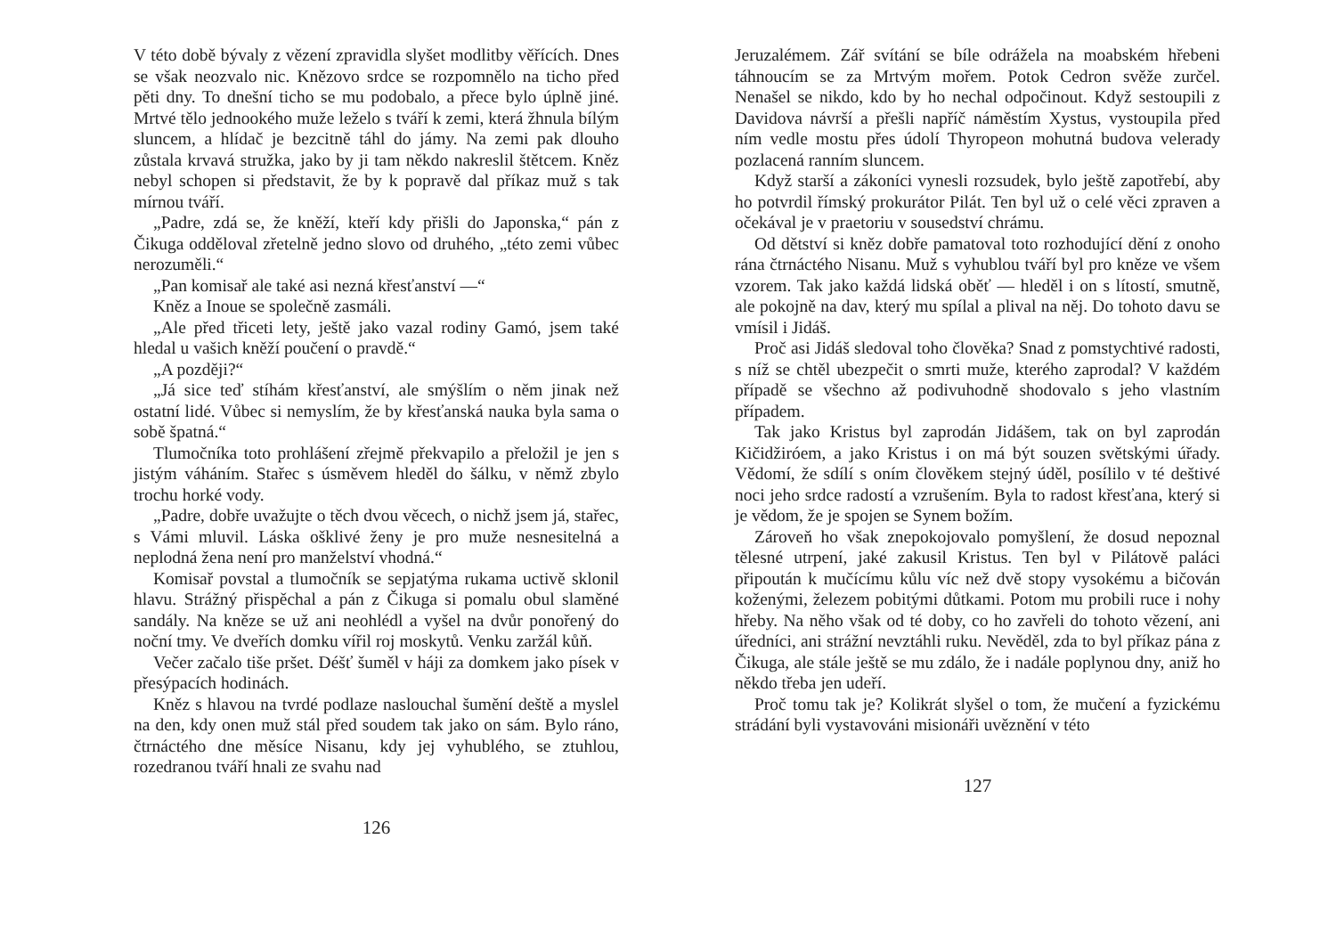V této době bývaly z vězení zpravidla slyšet modlitby věřících. Dnes se však neozvalo nic. Knězovo srdce se rozpomnělo na ticho před pěti dny. To dnešní ticho se mu podobalo, a přece bylo úplně jiné. Mrtvé tělo jednookého muže leželo s tváří k zemi, která žhnula bílým sluncem, a hlídač je bezcitně táhl do jámy. Na zemi pak dlouho zůstala krvavá stružka, jako by ji tam někdo nakreslil štětcem. Kněz nebyl schopen si představit, že by k popravě dal příkaz muž s tak mírnou tváří.
„Padre, zdá se, že kněží, kteří kdy přišli do Japonska,“ pán z Čikuga odděloval zřetelně jedno slovo od druhého, „této zemi vůbec nerozuměli.“
„Pan komisař ale také asi nezná křesťanství —“
Kněz a Inoue se společně zasmáli.
„Ale před třiceti lety, ještě jako vazal rodiny Gamó, jsem také hledal u vašich kněží poučení o pravdě.“
„A později?“
„Já sice teď stíhám křesťanství, ale smýšlím o něm jinak než ostatní lidé. Vůbec si nemyslím, že by křesťanská nauka byla sama o sobě špatná.“
Tlumočníka toto prohlášení zřejmě překvapilo a přeložil je jen s jistým váháním. Stařec s úsměvem hleděl do šálku, v němž zbylo trochu horké vody.
„Padre, dobře uvažujte o těch dvou věcech, o nichž jsem já, stařec, s Vámi mluvil. Láska ošklivé ženy je pro muže nesnesitelná a neplodná žena není pro manželství vhodná.“
Komisař povstal a tlumočník se sepjatýma rukama uctivě sklonil hlavu. Strážný přispěchal a pán z Čikuga si pomalu obul slaměné sandály. Na kněze se už ani neohlédl a vyšel na dvůr ponořený do noční tmy. Ve dveřích domku vířil roj moskytů. Venku zaržál kůň.
Večer začalo tiše pršet. Déšť šuměl v háji za domkem jako písek v přesýpacích hodinách.
Kněz s hlavou na tvrdé podlaze naslouchal šumění deště a myslel na den, kdy onen muž stál před soudem tak jako on sám. Bylo ráno, čtrnáctého dne měsíce Nisanu, kdy jej vyhublého, se ztuhlou, rozedranou tváří hnali ze svahu nad
126
Jeruzalémem. Zář svítání se bíle odrážela na moabském hřebeni táhnoucím se za Mrtvým mořem. Potok Cedron svěže zurčel. Nenašel se nikdo, kdo by ho nechal odpočinout. Když sestoupili z Davidova návrší a přešli napříč náměstím Xystus, vystoupila před ním vedle mostu přes údolí Thyropeon mohutná budova velerady pozlacená ranním sluncem.
Když starší a zákoníci vynesli rozsudek, bylo ještě zapotřebí, aby ho potvrdil římský prokurátor Pilát. Ten byl už o celé věci zpraven a očekával je v praetoriu v sousedství chrámu.
Od dětství si kněz dobře pamatoval toto rozhodující dění z onoho rána čtrnáctého Nisanu. Muž s vyhublou tváří byl pro kněze ve všem vzorem. Tak jako každá lidská oběť — hleděl i on s lítostí, smutně, ale pokojně na dav, který mu spílal a plival na něj. Do tohoto davu se vmísil i Jidáš.
Proč asi Jidáš sledoval toho člověka? Snad z pomstychtivé radosti, s níž se chtěl ubezpečit o smrti muže, kterého zaprodal? V každém případě se všechno až podivuhodně shodovalo s jeho vlastním případem.
Tak jako Kristus byl zaprodán Jidášem, tak on byl zaprodán Kičidžiróem, a jako Kristus i on má být souzen světskými úřady. Vědomí, že sdílí s oním člověkem stejný úděl, posílilo v té deštivé noci jeho srdce radostí a vzrušením. Byla to radost křesťana, který si je vědom, že je spojen se Synem božím.
Zároveň ho však znepokojovalo pomyšlení, že dosud nepoznal tělesné utrpení, jaké zakusil Kristus. Ten byl v Pilátově paláci připoután k mučícímu kůlu víc než dvě stopy vysokému a bičován koženými, železem pobitými důtkami. Potom mu probili ruce i nohy hřeby. Na něho však od té doby, co ho zavřeli do tohoto vězení, ani úředníci, ani strážní nevztáhli ruku. Nevěděl, zda to byl příkaz pána z Čikuga, ale stále ještě se mu zdálo, že i nadále poplynou dny, aniž ho někdo třeba jen udeří.
Proč tomu tak je? Kolikrát slyšel o tom, že mučení a fyzickému strádání byli vystavováni misionáři uvěznění v této
127